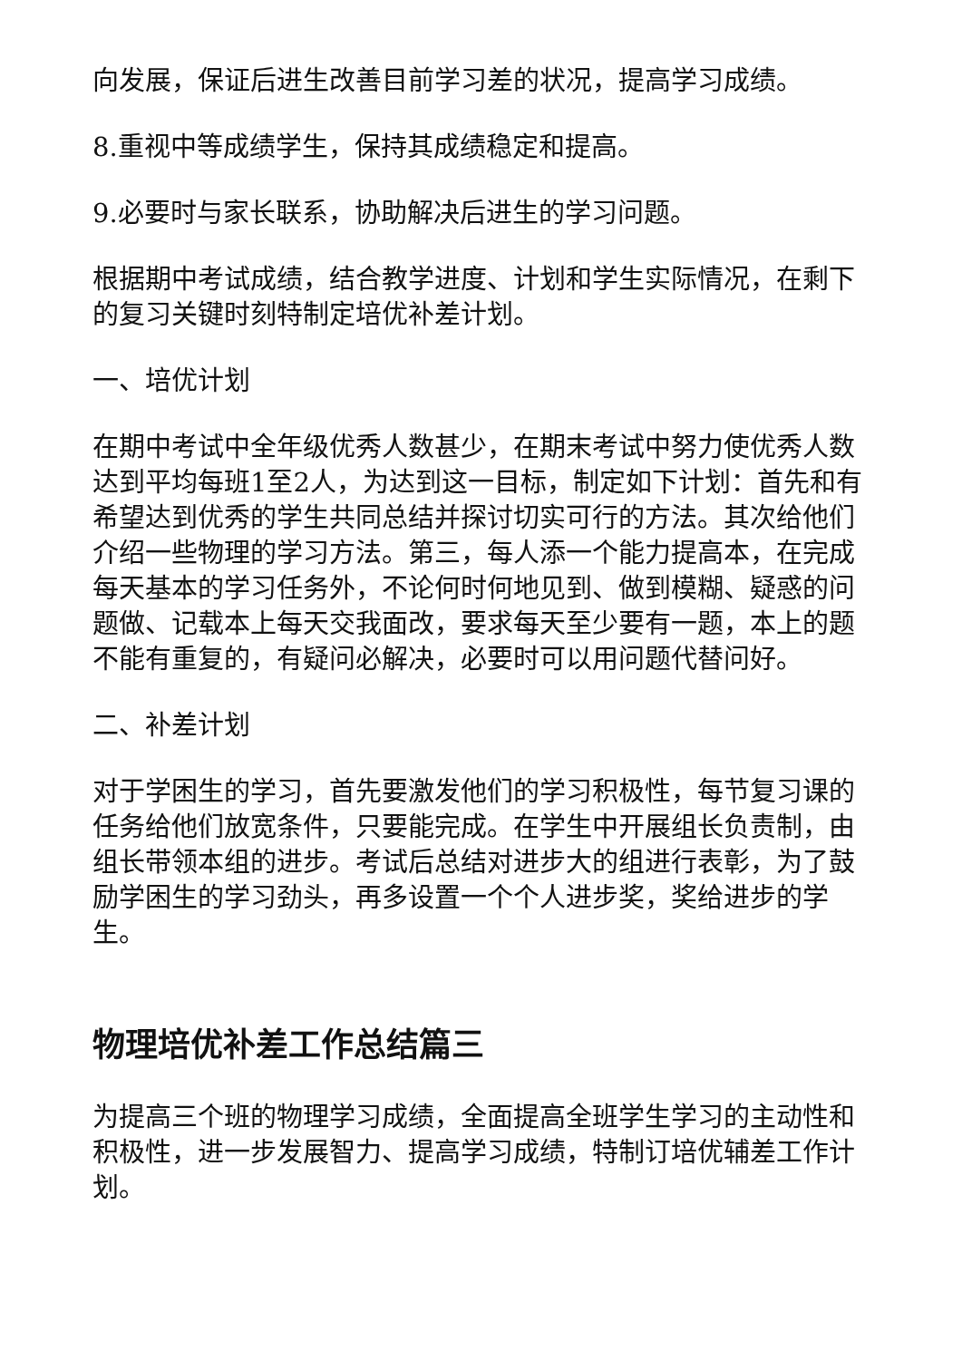向发展，保证后进生改善目前学习差的状况，提高学习成绩。
8.重视中等成绩学生，保持其成绩稳定和提高。
9.必要时与家长联系，协助解决后进生的学习问题。
根据期中考试成绩，结合教学进度、计划和学生实际情况，在剩下的复习关键时刻特制定培优补差计划。
一、培优计划
在期中考试中全年级优秀人数甚少，在期末考试中努力使优秀人数达到平均每班1至2人，为达到这一目标，制定如下计划：首先和有希望达到优秀的学生共同总结并探讨切实可行的方法。其次给他们介绍一些物理的学习方法。第三，每人添一个能力提高本，在完成每天基本的学习任务外，不论何时何地见到、做到模糊、疑惑的问题做、记载本上每天交我面改，要求每天至少要有一题，本上的题不能有重复的，有疑问必解决，必要时可以用问题代替问好。
二、补差计划
对于学困生的学习，首先要激发他们的学习积极性，每节复习课的任务给他们放宽条件，只要能完成。在学生中开展组长负责制，由组长带领本组的进步。考试后总结对进步大的组进行表彰，为了鼓励学困生的学习劲头，再多设置一个个人进步奖，奖给进步的学生。
物理培优补差工作总结篇三
为提高三个班的物理学习成绩，全面提高全班学生学习的主动性和积极性，进一步发展智力、提高学习成绩，特制订培优辅差工作计划。